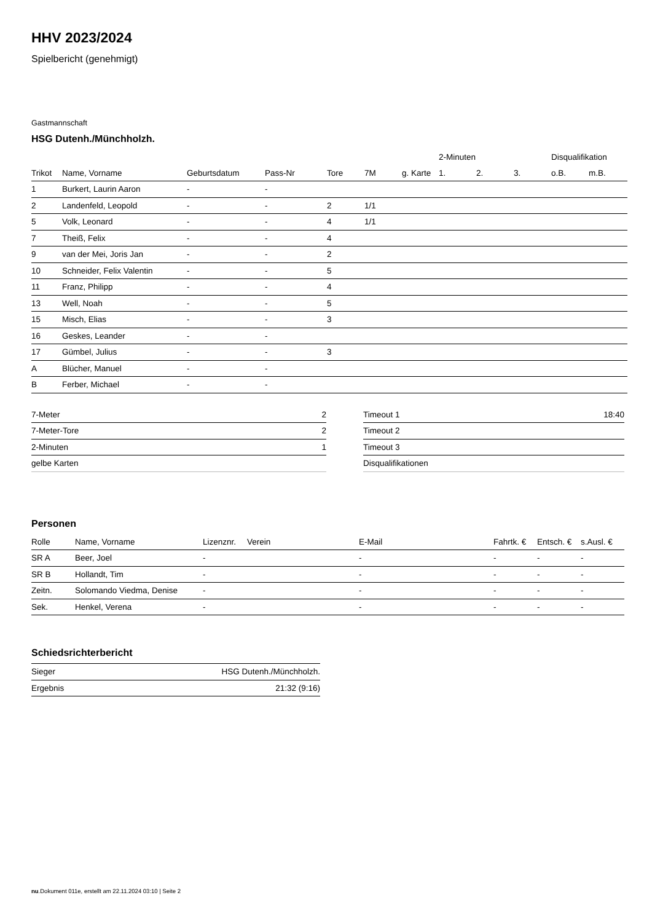HHV 2023/2024
Spielbericht (genehmigt)
Gastmannschaft
HSG Dutenh./Münchholzh.
| | | | | | | | 2-Minuten | | | Disqualifikation | |
| --- | --- | --- | --- | --- | --- | --- | --- | --- | --- | --- | --- |
| Trikot | Name, Vorname | Geburtsdatum | Pass-Nr | Tore | 7M | g. Karte | 1. | 2. | 3. | o.B. | m.B. |
| 1 | Burkert, Laurin Aaron | - | - | | | | | | | | |
| 2 | Landenfeld, Leopold | - | - | 2 | 1/1 | | | | | | |
| 5 | Volk, Leonard | - | - | 4 | 1/1 | | | | | | |
| 7 | Theiß, Felix | - | - | 4 | | | | | | | |
| 9 | van der Mei, Joris Jan | - | - | 2 | | | | | | | |
| 10 | Schneider, Felix Valentin | - | - | 5 | | | | | | | |
| 11 | Franz, Philipp | - | - | 4 | | | | | | | |
| 13 | Well, Noah | - | - | 5 | | | | | | | |
| 15 | Misch, Elias | - | - | 3 | | | | | | | |
| 16 | Geskes, Leander | - | - | | | | | | | | |
| 17 | Gümbel, Julius | - | - | 3 | | | | | | | |
| A | Blücher, Manuel | - | - | | | | | | | | |
| B | Ferber, Michael | - | - | | | | | | | | |
| 7-Meter | 2 |
| 7-Meter-Tore | 2 |
| 2-Minuten | 1 |
| gelbe Karten | |
| Timeout 1 | 18:40 |
| Timeout 2 | |
| Timeout 3 | |
| Disqualifikationen | |
Personen
| Rolle | Name, Vorname | Lizenznr. | Verein | E-Mail | Fahrtk. € | Entsch. € | s.Ausl. € |
| --- | --- | --- | --- | --- | --- | --- | --- |
| SR A | Beer, Joel | - | | - | - | - | - |
| SR B | Hollandt, Tim | - | | - | - | - | - |
| Zeitn. | Solomando Viedma, Denise | - | | - | - | - | - |
| Sek. | Henkel, Verena | - | | - | - | - | - |
Schiedsrichterbericht
| Sieger | HSG Dutenh./Münchholzh. |
| Ergebnis | 21:32 (9:16) |
nu.Dokument 011e, erstellt am 22.11.2024 03:10 | Seite 2